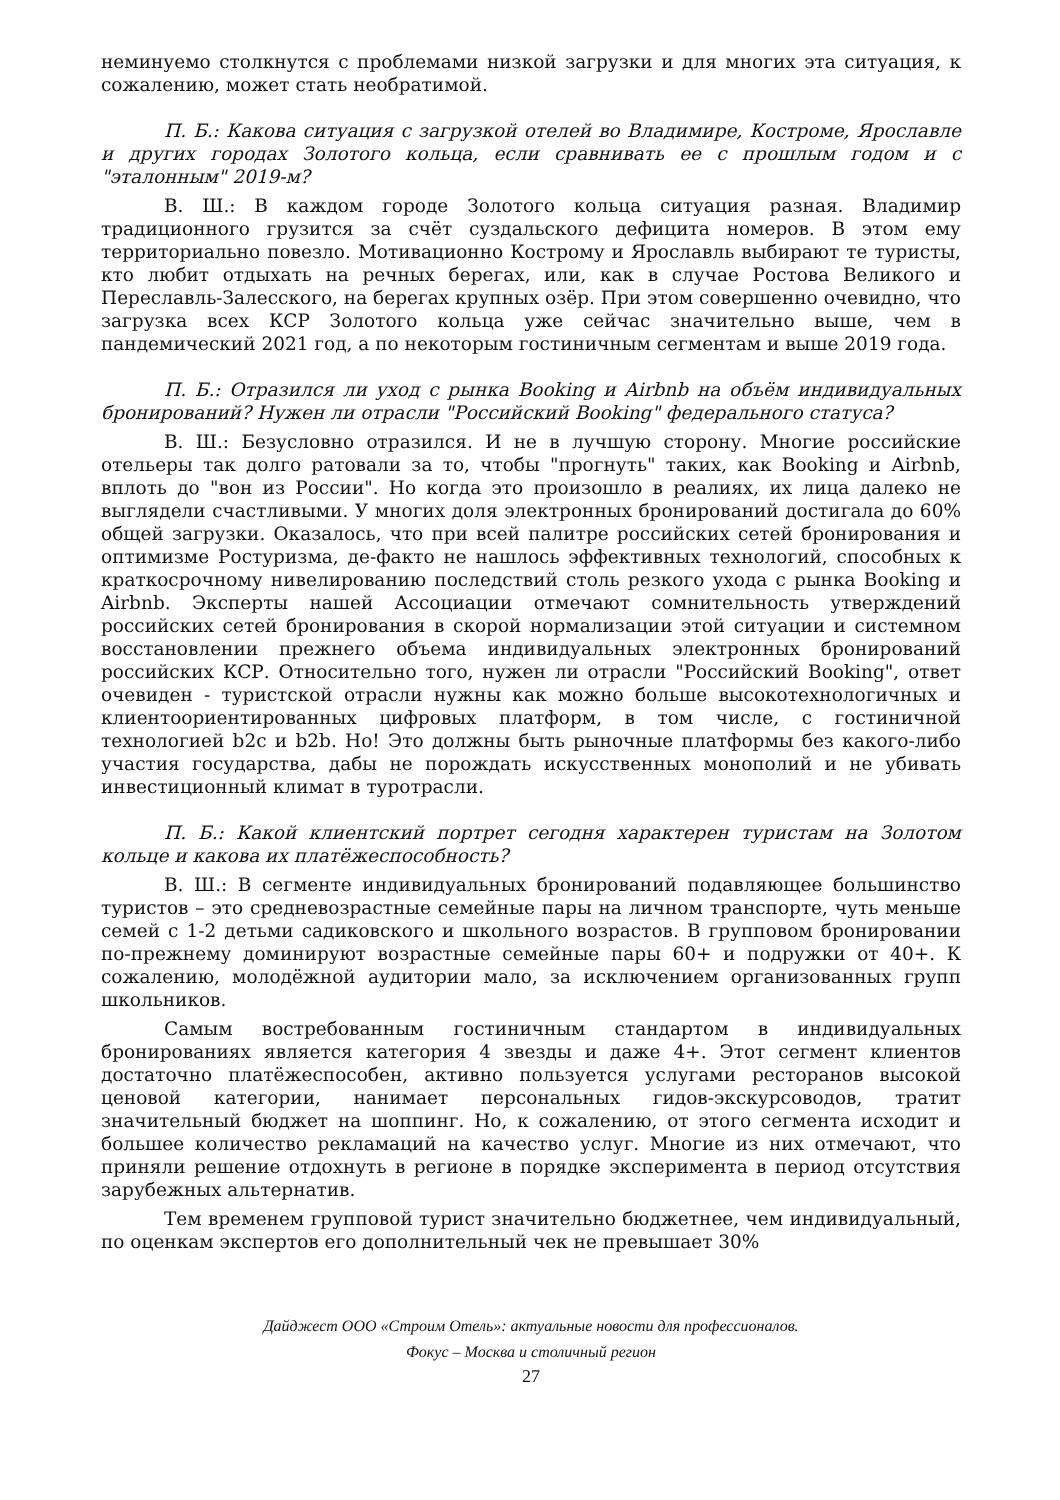неминуемо столкнутся с проблемами низкой загрузки и для многих эта ситуация, к сожалению, может стать необратимой.
П. Б.: Какова ситуация с загрузкой отелей во Владимире, Костроме, Ярославле и других городах Золотого кольца, если сравнивать ее с прошлым годом и с "эталонным" 2019-м?
В. Ш.: В каждом городе Золотого кольца ситуация разная. Владимир традиционного грузится за счёт суздальского дефицита номеров. В этом ему территориально повезло. Мотивационно Кострому и Ярославль выбирают те туристы, кто любит отдыхать на речных берегах, или, как в случае Ростова Великого и Переславль-Залесского, на берегах крупных озёр. При этом совершенно очевидно, что загрузка всех КСР Золотого кольца уже сейчас значительно выше, чем в пандемический 2021 год, а по некоторым гостиничным сегментам и выше 2019 года.
П. Б.: Отразился ли уход с рынка Booking и Airbnb на объём индивидуальных бронирований? Нужен ли отрасли "Российский Booking" федерального статуса?
В. Ш.: Безусловно отразился. И не в лучшую сторону. Многие российские отельеры так долго ратовали за то, чтобы "прогнуть" таких, как Booking и Airbnb, вплоть до "вон из России". Но когда это произошло в реалиях, их лица далеко не выглядели счастливыми. У многих доля электронных бронирований достигала до 60% общей загрузки. Оказалось, что при всей палитре российских сетей бронирования и оптимизме Ростуризма, де-факто не нашлось эффективных технологий, способных к краткосрочному нивелированию последствий столь резкого ухода с рынка Booking и Airbnb. Эксперты нашей Ассоциации отмечают сомнительность утверждений российских сетей бронирования в скорой нормализации этой ситуации и системном восстановлении прежнего объема индивидуальных электронных бронирований российских КСР. Относительно того, нужен ли отрасли "Российский Booking", ответ очевиден - туристской отрасли нужны как можно больше высокотехнологичных и клиентоориентированных цифровых платформ, в том числе, с гостиничной технологией b2c и b2b. Но! Это должны быть рыночные платформы без какого-либо участия государства, дабы не порождать искусственных монополий и не убивать инвестиционный климат в туротрасли.
П. Б.: Какой клиентский портрет сегодня характерен туристам на Золотом кольце и какова их платёжеспособность?
В. Ш.: В сегменте индивидуальных бронирований подавляющее большинство туристов – это средневозрастные семейные пары на личном транспорте, чуть меньше семей с 1-2 детьми садиковского и школьного возрастов. В групповом бронировании по-прежнему доминируют возрастные семейные пары 60+ и подружки от 40+. К сожалению, молодёжной аудитории мало, за исключением организованных групп школьников.
Самым востребованным гостиничным стандартом в индивидуальных бронированиях является категория 4 звезды и даже 4+. Этот сегмент клиентов достаточно платёжеспособен, активно пользуется услугами ресторанов высокой ценовой категории, нанимает персональных гидов-экскурсоводов, тратит значительный бюджет на шоппинг. Но, к сожалению, от этого сегмента исходит и большее количество рекламаций на качество услуг. Многие из них отмечают, что приняли решение отдохнуть в регионе в порядке эксперимента в период отсутствия зарубежных альтернатив.
Тем временем групповой турист значительно бюджетнее, чем индивидуальный, по оценкам экспертов его дополнительный чек не превышает 30%
Дайджест ООО «Строим Отель»: актуальные новости для профессионалов.
Фокус – Москва и столичный регион
27